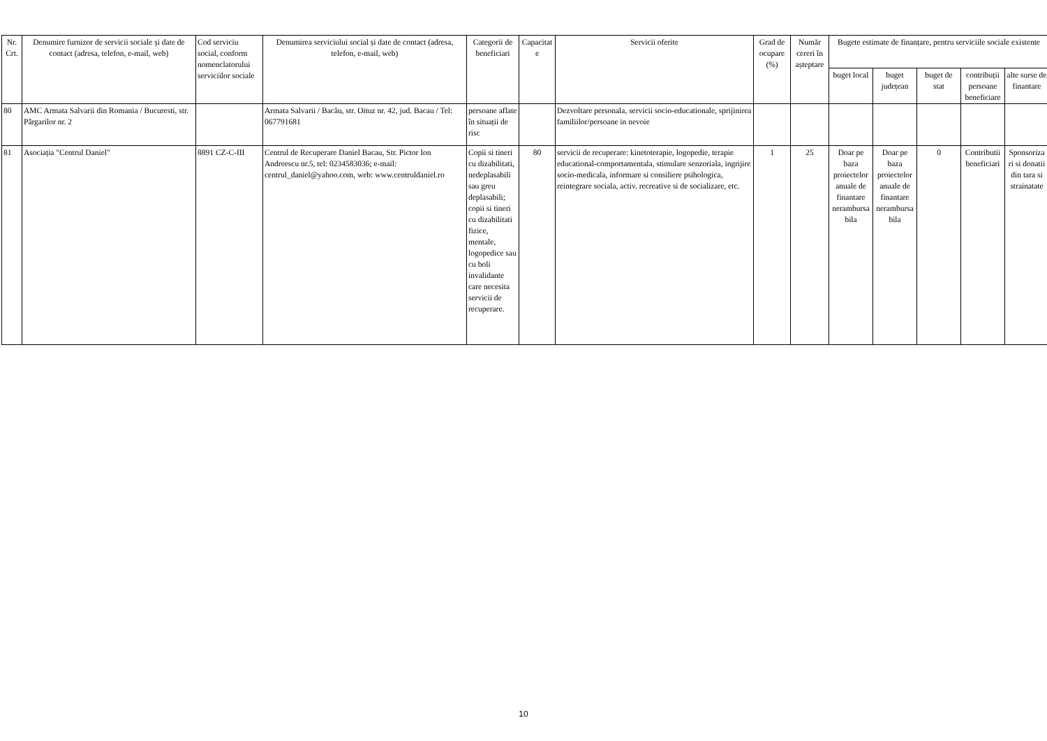| Nr. Crt. | Denumire furnizor de servicii sociale și date de contact (adresa, telefon, e-mail, web) | Cod serviciu social, conform nomenclatorului serviciilor sociale | Denumirea serviciului social și date de contact (adresa, telefon, e-mail, web) | Categorii de beneficiari | Capacitat e | Servicii oferite | Grad de ocupare (%) | Număr cereri în așteptare | Bugete estimate de finanțare, pentru serviciile sociale existente | | | | |
| --- | --- | --- | --- | --- | --- | --- | --- | --- | --- | --- | --- | --- | --- |
| | | | | | | | | | buget local | buget județean | buget de stat | contribuții persoane beneficiare | alte surse de finantare |
| 80 | AMC Armata Salvarii din Romania / Bucuresti, str. Pârgarilor nr. 2 | | Armata Salvarii / Bacău, str. Oituz nr. 42, jud. Bacau / Tel: 067791681 | persoane aflate în situații de risc | | Dezvoltare personala, servicii socio-educationale, sprijinirea familiilor/persoane in nevoie | | | | | | | |
| 81 | Asociația "Centrul Daniel" | 8891 CZ-C-III | Centrul de Recuperare Daniel Bacau, Str. Pictor Ion Andreescu nr.5, tel: 0234583036; e-mail: centrul_daniel@yahoo.com, web: www.centruldaniel.ro | Copii si tineri cu dizabilitati, nedeplasabili sau greu deplasabili; copii si tineri cu dizabilitati fizice, mentale, logopedice sau cu boli invalidante care necesita servicii de recuperare. | 80 | servicii de recuperare: kinetoterapie, logopedie, terapie educational-comportamentala, stimulare senzoriala, ingrijire socio-medicala, informare si consiliere psihologica, reintegrare sociala, activ. recreative si de socializare, etc. | 1 | 25 | Doar pe baza proiectelor anuale de finantare nerambursa bila | Doar pe baza proiectelor anuale de finantare nerambursa bila | 0 | Contributii beneficiari | Sponsoriza ri si donatii din tara si strainatate |
10